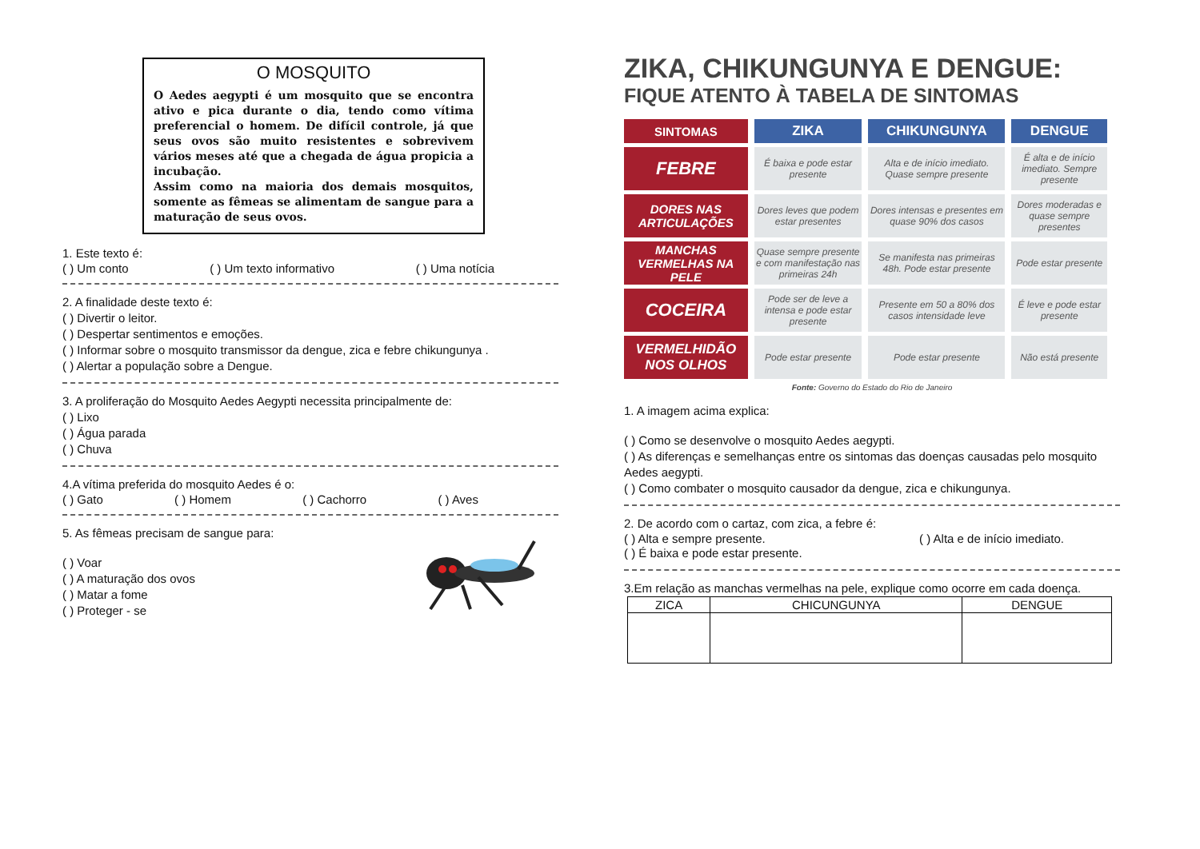O MOSQUITO
O Aedes aegypti é um mosquito que se encontra ativo e pica durante o dia, tendo como vítima preferencial o homem. De difícil controle, já que seus ovos são muito resistentes e sobrevivem vários meses até que a chegada de água propicia a incubação.
Assim como na maioria dos demais mosquitos, somente as fêmeas se alimentam de sangue para a maturação de seus ovos.
1. Este texto é:
( ) Um conto ( ) Um texto informativo ( ) Uma notícia
2. A finalidade deste texto é:
( ) Divertir o leitor.
( ) Despertar sentimentos e emoções.
( ) Informar sobre o mosquito transmissor da dengue, zica e febre chikungunya .
( ) Alertar a população sobre a Dengue.
3. A proliferação do Mosquito Aedes Aegypti necessita principalmente de:
( ) Lixo
( ) Água parada
( ) Chuva
4.A vítima preferida do mosquito Aedes é o:
( ) Gato ( ) Homem ( ) Cachorro ( ) Aves
5. As fêmeas precisam de sangue para:
( ) Voar
( ) A maturação dos ovos
( ) Matar a fome
( ) Proteger - se
ZIKA, CHIKUNGUNYA E DENGUE:
FIQUE ATENTO À TABELA DE SINTOMAS
| SINTOMAS | ZIKA | CHIKUNGUNYA | DENGUE |
| --- | --- | --- | --- |
| FEBRE | É baixa e pode estar presente | Alta e de início imediato. Quase sempre presente | É alta e de início imediato. Sempre presente |
| DORES NAS ARTICULAÇÕES | Dores leves que podem estar presentes | Dores intensas e presentes em quase 90% dos casos | Dores moderadas e quase sempre presentes |
| MANCHAS VERMELHAS NA PELE | Quase sempre presente e com manifestação nas primeiras 24h | Se manifesta nas primeiras 48h. Pode estar presente | Pode estar presente |
| COCEIRA | Pode ser de leve a intensa e pode estar presente | Presente em 50 a 80% dos casos intensidade leve | É leve e pode estar presente |
| VERMELHIDÃO NOS OLHOS | Pode estar presente | Pode estar presente | Não está presente |
Fonte: Governo do Estado do Rio de Janeiro
1. A imagem acima explica:
( ) Como se desenvolve o mosquito Aedes aegypti.
( ) As diferenças e semelhanças entre os sintomas das doenças causadas pelo mosquito Aedes aegypti.
( ) Como combater o mosquito causador da dengue, zica e chikungunya.
2. De acordo com o cartaz, com zica, a febre é:
( ) Alta e sempre presente. ( ) Alta e de início imediato.
( ) É baixa e pode estar presente.
3.Em relação as manchas vermelhas na pele, explique como ocorre em cada doença.
| ZICA | CHICUNGUNYA | DENGUE |
| --- | --- | --- |